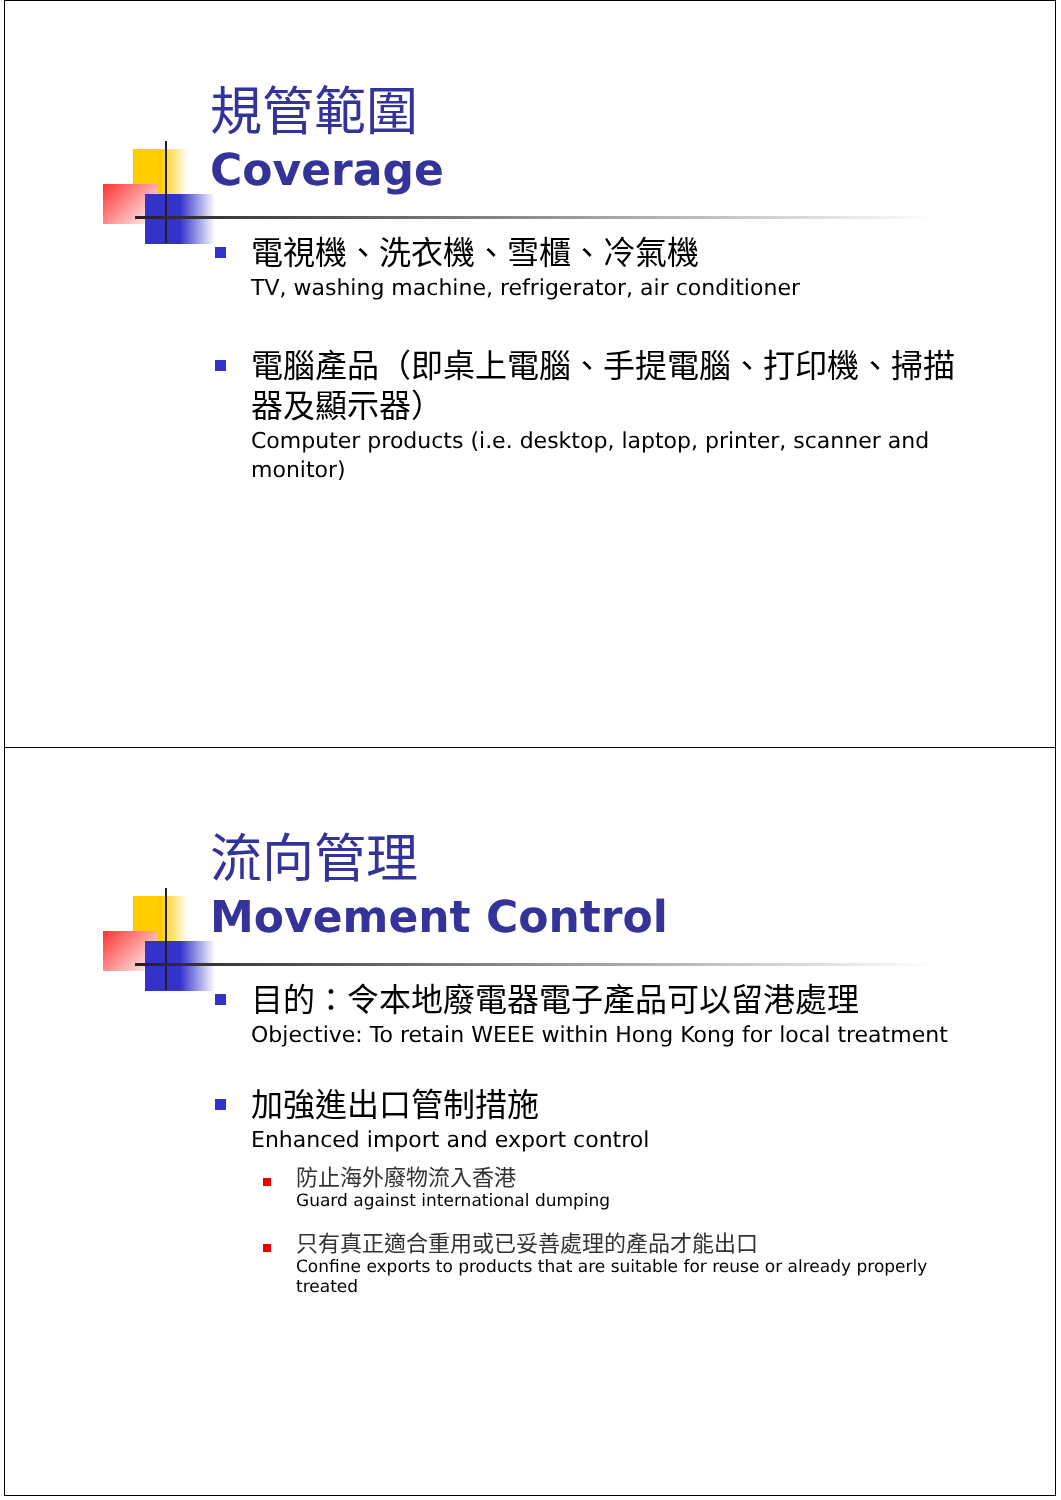規管範圍
Coverage
電視機、洗衣機、雪櫃、冷氣機
TV, washing machine, refrigerator, air conditioner
電腦產品（即桌上電腦、手提電腦、打印機、掃描器及顯示器）
Computer products (i.e. desktop, laptop, printer, scanner and monitor)
流向管理
Movement Control
目的：令本地廢電器電子產品可以留港處理
Objective: To retain WEEE within Hong Kong for local treatment
加強進出口管制措施
Enhanced import and export control
防止海外廢物流入香港
Guard against international dumping
只有真正適合重用或已妥善處理的產品才能出口
Confine exports to products that are suitable for reuse or already properly treated